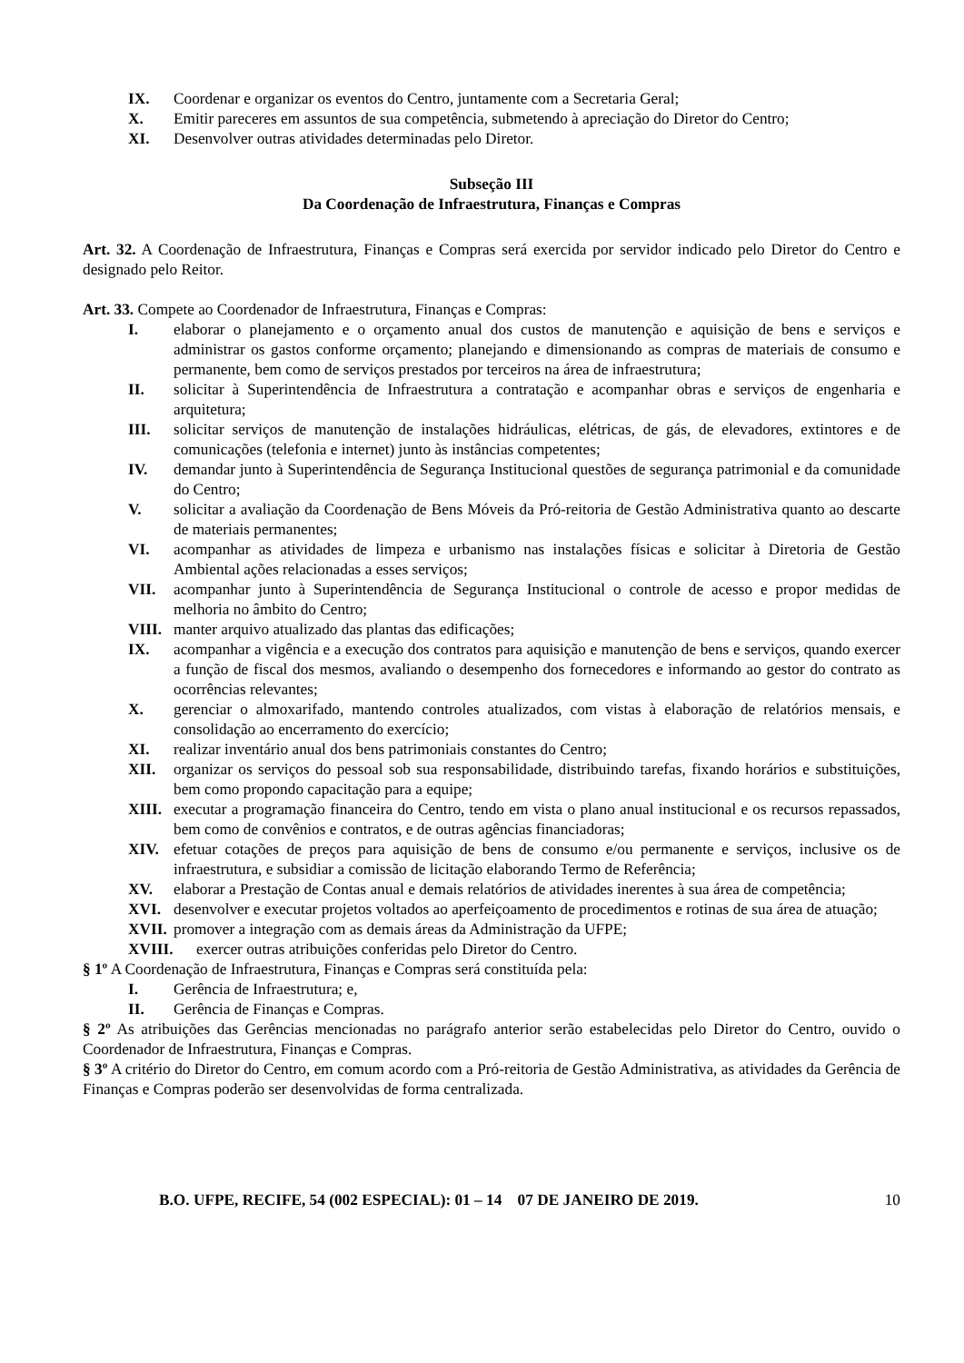IX. Coordenar e organizar os eventos do Centro, juntamente com a Secretaria Geral;
X. Emitir pareceres em assuntos de sua competência, submetendo à apreciação do Diretor do Centro;
XI. Desenvolver outras atividades determinadas pelo Diretor.
Subseção III
Da Coordenação de Infraestrutura, Finanças e Compras
Art. 32. A Coordenação de Infraestrutura, Finanças e Compras será exercida por servidor indicado pelo Diretor do Centro e designado pelo Reitor.
Art. 33. Compete ao Coordenador de Infraestrutura, Finanças e Compras:
I. elaborar o planejamento e o orçamento anual dos custos de manutenção e aquisição de bens e serviços e administrar os gastos conforme orçamento; planejando e dimensionando as compras de materiais de consumo e permanente, bem como de serviços prestados por terceiros na área de infraestrutura;
II. solicitar à Superintendência de Infraestrutura a contratação e acompanhar obras e serviços de engenharia e arquitetura;
III. solicitar serviços de manutenção de instalações hidráulicas, elétricas, de gás, de elevadores, extintores e de comunicações (telefonia e internet) junto às instâncias competentes;
IV. demandar junto à Superintendência de Segurança Institucional questões de segurança patrimonial e da comunidade do Centro;
V. solicitar a avaliação da Coordenação de Bens Móveis da Pró-reitoria de Gestão Administrativa quanto ao descarte de materiais permanentes;
VI. acompanhar as atividades de limpeza e urbanismo nas instalações físicas e solicitar à Diretoria de Gestão Ambiental ações relacionadas a esses serviços;
VII. acompanhar junto à Superintendência de Segurança Institucional o controle de acesso e propor medidas de melhoria no âmbito do Centro;
VIII. manter arquivo atualizado das plantas das edificações;
IX. acompanhar a vigência e a execução dos contratos para aquisição e manutenção de bens e serviços, quando exercer a função de fiscal dos mesmos, avaliando o desempenho dos fornecedores e informando ao gestor do contrato as ocorrências relevantes;
X. gerenciar o almoxarifado, mantendo controles atualizados, com vistas à elaboração de relatórios mensais, e consolidação ao encerramento do exercício;
XI. realizar inventário anual dos bens patrimoniais constantes do Centro;
XII. organizar os serviços do pessoal sob sua responsabilidade, distribuindo tarefas, fixando horários e substituições, bem como propondo capacitação para a equipe;
XIII. executar a programação financeira do Centro, tendo em vista o plano anual institucional e os recursos repassados, bem como de convênios e contratos, e de outras agências financiadoras;
XIV. efetuar cotações de preços para aquisição de bens de consumo e/ou permanente e serviços, inclusive os de infraestrutura, e subsidiar a comissão de licitação elaborando Termo de Referência;
XV. elaborar a Prestação de Contas anual e demais relatórios de atividades inerentes à sua área de competência;
XVI. desenvolver e executar projetos voltados ao aperfeiçoamento de procedimentos e rotinas de sua área de atuação;
XVII. promover a integração com as demais áreas da Administração da UFPE;
XVIII. exercer outras atribuições conferidas pelo Diretor do Centro.
§ 1º A Coordenação de Infraestrutura, Finanças e Compras será constituída pela:
I. Gerência de Infraestrutura; e,
II. Gerência de Finanças e Compras.
§ 2º As atribuições das Gerências mencionadas no parágrafo anterior serão estabelecidas pelo Diretor do Centro, ouvido o Coordenador de Infraestrutura, Finanças e Compras.
§ 3º A critério do Diretor do Centro, em comum acordo com a Pró-reitoria de Gestão Administrativa, as atividades da Gerência de Finanças e Compras poderão ser desenvolvidas de forma centralizada.
B.O. UFPE, RECIFE, 54 (002 ESPECIAL): 01 – 14 07 DE JANEIRO DE 2019. 10